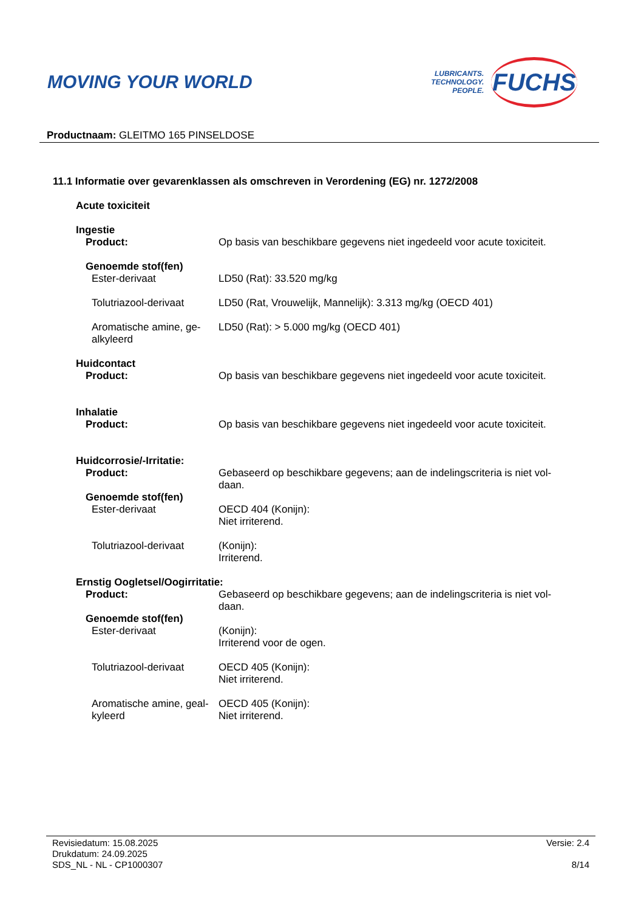MOVING YOUR WORLD
LUBRICANTS.
TECHNOLOGY.
PEOPLE.
FUCHS
Productnaam: GLEITMO 165 PINSELDOSE
11.1 Informatie over gevarenklassen als omschreven in Verordening (EG) nr. 1272/2008
Acute toxiciteit
Ingestie
Product: Op basis van beschikbare gegevens niet ingedeeld voor acute toxiciteit.
Genoemde stof(fen)
Ester-derivaat LD50 (Rat): 33.520 mg/kg
Tolutriazool-derivaat
LD50 (Rat, Vrouwelijk, Mannelijk): 3.313 mg/kg (OECD 401)
Aromatische amine, ge-
alkyleerd
LD50 (Rat): > 5.000 mg/kg (OECD 401)
Huidcontact
Product: Op basis van beschikbare gegevens niet ingedeeld voor acute toxiciteit.
Inhalatie
Product: Op basis van beschikbare gegevens niet ingedeeld voor acute toxiciteit.
Huidcorrosie/-Irritatie:
Product: Gebaseerd op beschikbare gegevens; aan de indelingscriteria is niet vol-
daan.
Genoemde stof(fen)
Ester-derivaat OECD 404 (Konijn):
Niet irriterend.
Tolutriazool-derivaat
(Konijn):
Irriterend.
Ernstig Oogletsel/Oogirritatie:
Product: Gebaseerd op beschikbare gegevens; aan de indelingscriteria is niet vol-
daan.
Genoemde stof(fen)
Ester-derivaat (Konijn):
Irriterend voor de ogen.
Tolutriazool-derivaat
OECD 405 (Konijn):
Niet irriterend.
Aromatische amine, geal-
kyleerd
OECD 405 (Konijn):
Niet irriterend.
Revisiedatum: 15.08.2025
Drukdatum: 24.09.2025
SDS_NL - NL - CP1000307
Versie: 2.4
8/14